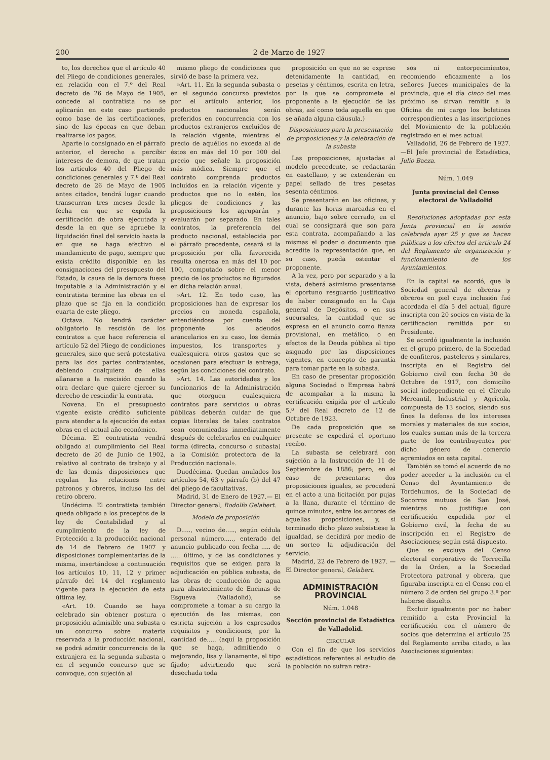200 2 de Marzo de 1927
to, los derechos que el artículo 40 del Pliego de condiciones generales, en relación con el 7.º del Real decreto de 26 de Mayo de 1905, concede al contratista no se aplicarán en este caso partiendo como base de las certificaciones, sino de las épocas en que deban realizarse los pagos.
Aparte lo consignado en el párrafo anterior, el derecho a percibir intereses de demora, de que tratan los artículos 40 del Pliego de condiciones generales y 7.º del Real decreto de 26 de Mayo de 1905 antes citados, tendrá lugar cuando transcurran tres meses desde la fecha en que se expida la certificación de obra ejecutada y desde la en que se apruebe la liquidación final del servicio hasta la en que se haga efectivo el mandamiento de pago, siempre que exista crédito disponible en las consignaciones del presupuesto del Estado, la causa de la demora fuese imputable a la Administración y el contratista termine las obras en el plazo que se fija en la condición cuarta de este pliego.
Octava. No tendrá carácter obligatorio la rescisión de los contratos a que hace referencia el artículo 52 del Pliego de condiciones generales, sino que será potestativa para las dos partes contratantes, debiendo cualquiera de ellas allanarse a la rescisión cuando la otra declare que quiere ejercer su derecho de rescindir la contrata.
Novena. En el presupuesto vigente existe crédito suficiente para atender a la ejecución de estas obras en el actual año económico.
Décima. El contratista vendrá obligado al cumplimiento del Real decreto de 20 de Junio de 1902, relativo al contrato de trabajo y al de las demás disposiciones que regulan las relaciones entre patronos y obreros, incluso las del retiro obrero.
Undécima. El contratista también queda obligado a los preceptos de la ley de Contabilidad y al cumplimiento de la ley de Protección a la producción nacional de 14 de Febrero de 1907 y disposiciones complementarias de la misma, insertándose a continuación los artículos 10, 11, 12 y primer párrafo del 14 del reglamento vigente para la ejecución de esta última ley.
«Art. 10. Cuando se haya celebrado sin obtener postura o proposición admisible una subasta o un concurso sobre materia reservada a la producción nacional, se podrá admitir concurrencia de la extranjera en la segunda subasta o en el segundo concurso que se convoque, con sujeción al
mismo pliego de condiciones que sirvió de base la primera vez.
»Art. 11. En la segunda subasta o en el segundo concurso previstos por el artículo anterior, los productos nacionales serán preferidos en concurrencia con los productos extranjeros excluídos de la relación vigente, mientras el precio de aquéllos no exceda al de éstos en más del 10 por 100 del precio que señale la proposición más módica. Siempre que el contrato comprenda productos incluídos en la relación vigente y productos que no lo estén, los pliegos de condiciones y las proposiciones los agruparán y evaluarán por separado. En tales contratos, la preferencia del producto nacional, establecida por el párrafo precedente, cesará si la proposición por ella favorecida resulta onerosa en más del 10 por 100, computado sobre el menor precio de los productos no figurados en dicha relación anual.
»Art. 12. En todo caso, las proposiciones han de expresar los precios en moneda española, entendiéndose por cuenta del proponente los adeudos arancelarios en su caso, los demás impuestos, los transportes y cualesquiera otros gastos que se ocasionen para efectuar la entrega, según las condiciones del contrato.
»Art. 14. Las autoridades y los funcionarios de la Administración que otorguen cualesquiera contratos para servicios u obras públicas deberán cuidar de que copias literales de tales contratos sean comunicadas inmediatamente después de celebrarlos en cualquier forma (directa, concurso o subasta) a la Comisión protectora de la Producción nacional».
Duodécima. Quedan anulados los artículos 54, 63 y párrafo (b) del 47 del pliego de facultativas.
Madrid, 31 de Enero de 1927.— El Director general, Rodolfo Gelabert.
Modelo de proposición
D....., vecino de....., según cédula personal número....., enterado del anuncio publicado con fecha ..... de ..... último, y de las condiciones y requisitos que se exigen para la adjudicación en pública subasta, de las obras de conducción de agua para abastecimiento de Encinas de Esgueva (Valladolid), se compromete a tomar a su cargo la ejecución de las mismas, con estricta sujeción a los expresados requisitos y condiciones, por la cantidad de..... (aquí la proposición que se haga, admitiendo o mejorando, lisa y llanamente, el tipo fijado; advirtiendo que será desechada toda
proposición en que no se exprese detenidamente la cantidad, en pesetas y céntimos, escrita en letra, por la que se compromete el proponente a la ejecución de las obras, así como toda aquella en que se añada alguna cláusula.)
Disposiciones para la presentación de proposiciones y la celebración de la subasta
Las proposiciones, ajustadas al modelo precedente, se redactarán en castellano, y se extenderán en papel sellado de tres pesetas sesenta céntimos.
Se presentarán en las oficinas, y durante las horas marcadas en el anuncio, bajo sobre cerrado, en el cual se consignará que son para esta contrata, acompañando a las mismas el poder o documento que acredite la representación que, en su caso, pueda ostentar el proponente.
A la vez, pero por separado y a la vista, deberá asimismo presentarse el oportuno resguardo justificativo de haber consignado en la Caja general de Depósitos, o en sus sucursales, la cantidad que se expresa en el anuncio como fianza provisional, en metálico, o en efectos de la Deuda pública al tipo asignado por las disposiciones vigentes, en concepto de garantía para tomar parte en la subasta.
En caso de presentar proposición alguna Sociedad o Empresa habrá de acompañar a la misma la certificación exigida por el artículo 5.º del Real decreto de 12 de Octubre de 1923.
De cada proposición que se presente se expedirá el oportuno recibo.
La subasta se celebrará con sujeción a la Instrucción de 11 de Septiembre de 1886; pero, en el caso de presentarse dos proposiciones iguales, se procederá en el acto a una licitación por pujas a la llana, durante el término de quince minutos, entre los autores de aquellas proposiciones, y, si terminado dicho plazo subsistiese la igualdad, se decidirá por medio de un sorteo la adjudicación del servicio.
Madrid, 22 de Febrero de 1927. —El Director general, Gelabert.
ADMINISTRACIÓN PROVINCIAL
Núm. 1.048
Sección provincial de Estadística de Valladolid.
CIRCULAR
Con el fin de que los servicios estadísticos referentes al estudio de la población no sufran retra-
sos ni entorpecimientos, recomiendo eficazmente a los señores Jueces municipales de la provincia, que el día cinco del mes próximo se sirvan remitir a la Oficina de mi cargo los boletines correspondientes a las inscripciones del Movimiento de la población registrado en el mes actual.
Valladolid, 26 de Febrero de 1927.—El Jefe provincial de Estadística, Julio Baeza.
Núm. 1.049
Junta provincial del Censo electoral de Valladolid
Resoluciones adoptadas por esta Junta provincial en la sesión celebrada ayer 25 y que se hacen públicas a los efectos del artículo 24 del Reglamento de organización y funcionamiento de los Ayuntamientos.
En la capital se acordó, que la Sociedad general de obreras y obreros en piel cuya inclusión fué acordada el día 5 del actual, figure inscripta con 20 socios en vista de la certificacion remitida por su Presidente.
Se acordó igualmente la inclusión en el grupo primero, de la Sociedad de confiteros, pasteleros y similares, inscripta en el Registro del Gobierno civil con fecha 30 de Octubre de 1917, con domicilio social independiente en el Círculo Mercantil, Industrial y Agrícola, compuesta de 13 socios, siendo sus fines la defensa de los intereses morales y materiales de sus socios, los cuales suman más de la tercera parte de los contribuyentes por dicho género de comercio agremiados en esta capital.
También se tomó el acuerdo de no poder acceder a la inclusión en el Censo del Ayuntamiento de Tordehumos, de la Sociedad de Socorros mutuos de San José, mientras no justifique con certificación expedida por el Gobierno civil, la fecha de su inscripción en el Registro de Asociaciones; según está dispuesto.
Que se excluya del Censo electoral corporativo de Torrecilla de la Orden, a la Sociedad Protectora patronal y obrera, que figuraba inscripta en el Censo con el número 2 de orden del grupo 3.º por haberse disuelto.
Excluir igualmente por no haber remitido a esta Provincial la certificación con el número de socios que determina el artículo 25 del Reglamento arriba citado, a las Asociaciones siguientes: